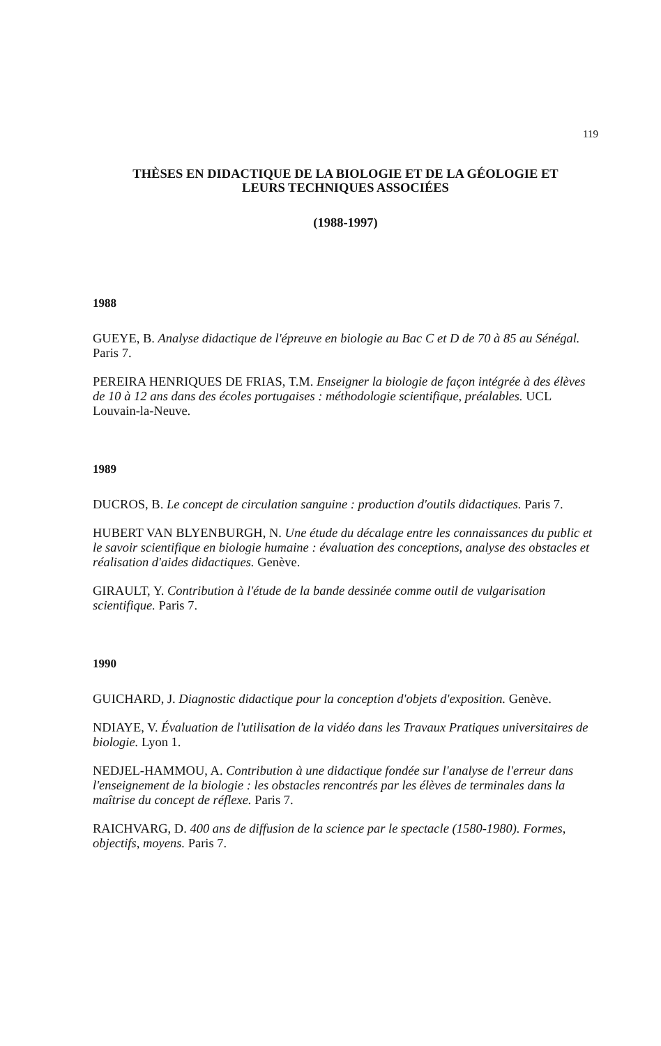119
THÈSES EN DIDACTIQUE DE LA BIOLOGIE ET DE LA GÉOLOGIE ET
LEURS TECHNIQUES ASSOCIÉES
(1988-1997)
1988
GUEYE, B. Analyse didactique de l'épreuve en biologie au Bac C et D de 70 à 85 au Sénégal. Paris 7.
PEREIRA HENRIQUES DE FRIAS, T.M. Enseigner la biologie de façon intégrée à des élèves de 10 à 12 ans dans des écoles portugaises : méthodologie scientifique, préalables. UCL Louvain-la-Neuve.
1989
DUCROS, B. Le concept de circulation sanguine : production d'outils didactiques. Paris 7.
HUBERT VAN BLYENBURGH, N. Une étude du décalage entre les connaissances du public et le savoir scientifique en biologie humaine : évaluation des conceptions, analyse des obstacles et réalisation d'aides didactiques. Genève.
GIRAULT, Y. Contribution à l'étude de la bande dessinée comme outil de vulgarisation scientifique. Paris 7.
1990
GUICHARD, J. Diagnostic didactique pour la conception d'objets d'exposition. Genève.
NDIAYE, V. Évaluation de l'utilisation de la vidéo dans les Travaux Pratiques universitaires de biologie. Lyon 1.
NEDJEL-HAMMOU, A. Contribution à une didactique fondée sur l'analyse de l'erreur dans l'enseignement de la biologie : les obstacles rencontrés par les élèves de terminales dans la maîtrise du concept de réflexe. Paris 7.
RAICHVARG, D. 400 ans de diffusion de la science par le spectacle (1580-1980). Formes, objectifs, moyens. Paris 7.